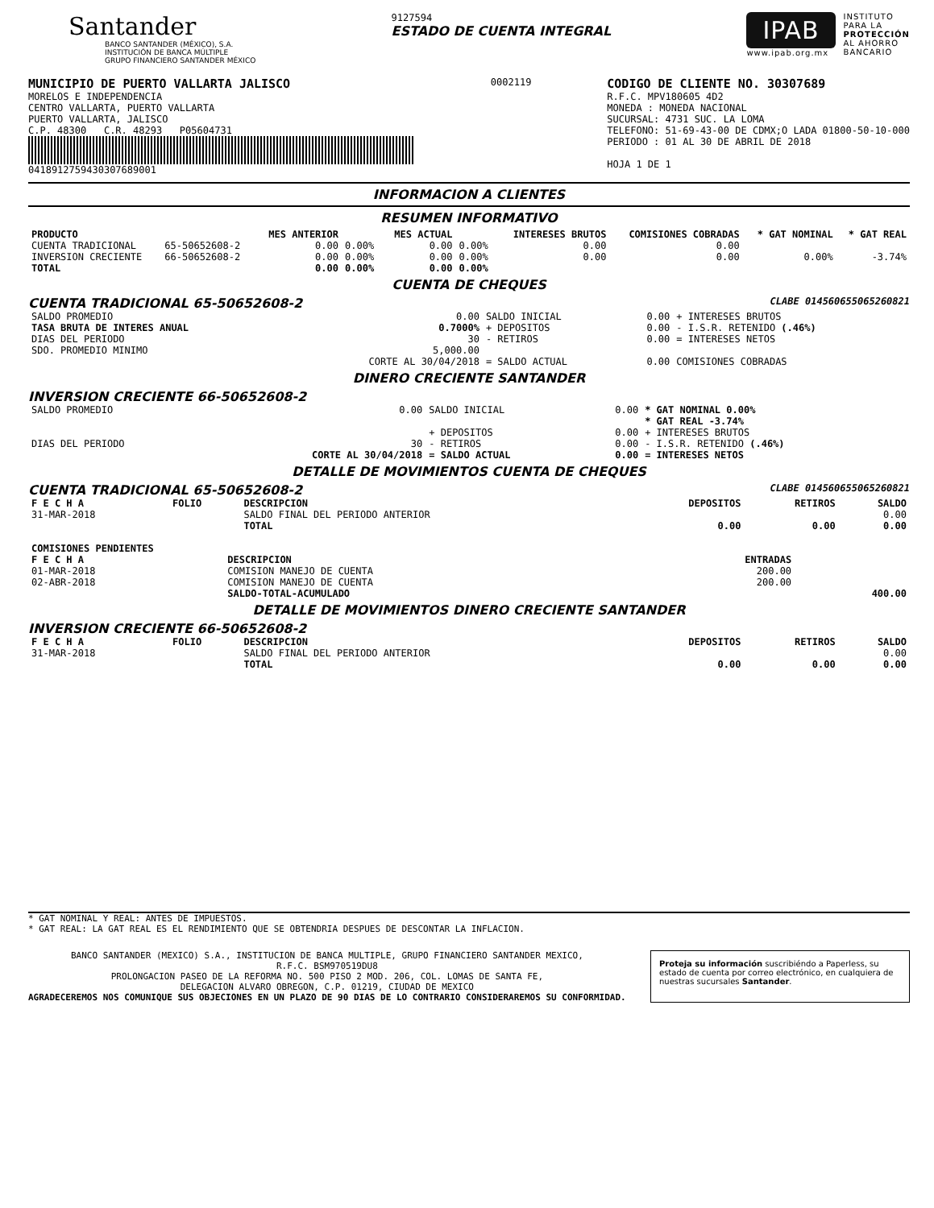Santander
BANCO SANTANDER (MÉXICO), S.A.
INSTITUCIÓN DE BANCA MÚLTIPLE
GRUPO FINANCIERO SANTANDER MÉXICO
9127594
ESTADO DE CUENTA INTEGRAL
IPAB
www.ipab.org.mx
INSTITUTO
PARA LA
PROTECCIÓN
AL AHORRO
BANCARIO
MUNICIPIO DE PUERTO VALLARTA JALISCO
MORELOS E INDEPENDENCIA
CENTRO VALLARTA, PUERTO VALLARTA
PUERTO VALLARTA, JALISCO
C.P. 48300 C.R. 48293 P05604731
04189127594303076890​01
0002119
CODIGO DE CLIENTE NO. 30307689
R.F.C. MPV180605 4D2
MONEDA : MONEDA NACIONAL
SUCURSAL: 4731 SUC. LA LOMA
TELEFONO: 51-69-43-00 DE CDMX;O LADA 01800-50-10-000
PERIODO : 01 AL 30 DE ABRIL DE 2018
HOJA 1 DE 1
INFORMACION A CLIENTES
RESUMEN INFORMATIVO
| PRODUCTO | | MES ANTERIOR | | MES ACTUAL | | INTERESES BRUTOS | COMISIONES COBRADAS | * GAT NOMINAL | * GAT REAL |
| --- | --- | --- | --- | --- | --- | --- | --- | --- | --- |
| CUENTA TRADICIONAL | 65-50652608-2 | 0.00 | 0.00% | 0.00 | 0.00% | 0.00 | 0.00 | | |
| INVERSION CRECIENTE | 66-50652608-2 | 0.00 | 0.00% | 0.00 | 0.00% | 0.00 | 0.00 | 0.00% | -3.74% |
| TOTAL | | 0.00 | 0.00% | 0.00 | 0.00% | | | | |
CUENTA DE CHEQUES
CUENTA TRADICIONAL 65-50652608-2 CLABE 014560655065260821
| SALDO PROMEDIO | 0.00 | SALDO INICIAL | 0.00 | + INTERESES BRUTOS |
| TASA BRUTA DE INTERES ANUAL | 0.7000% | + DEPOSITOS | 0.00 | - I.S.R. RETENIDO (.46%) |
| DIAS DEL PERIODO | 30 | - RETIROS | 0.00 | = INTERESES NETOS |
| SDO. PROMEDIO MINIMO | 5,000.00 | | | |
| | CORTE AL 30/04/2018 | = SALDO ACTUAL | 0.00 | COMISIONES COBRADAS |
DINERO CRECIENTE SANTANDER
INVERSION CRECIENTE 66-50652608-2
| SALDO PROMEDIO | 0.00 | SALDO INICIAL | 0.00 | * GAT NOMINAL 0.00% |
| | | | | * GAT REAL -3.74% |
| | | + DEPOSITOS | 0.00 | + INTERESES BRUTOS |
| DIAS DEL PERIODO | 30 | - RETIROS | 0.00 | - I.S.R. RETENIDO (.46%) |
| | CORTE AL 30/04/2018 | = SALDO ACTUAL | 0.00 | = INTERESES NETOS |
DETALLE DE MOVIMIENTOS CUENTA DE CHEQUES
CUENTA TRADICIONAL 65-50652608-2 CLABE 014560655065260821
| F E C H A | FOLIO | DESCRIPCION | DEPOSITOS | RETIROS | SALDO |
| --- | --- | --- | --- | --- | --- |
| 31-MAR-2018 | | SALDO FINAL DEL PERIODO ANTERIOR | | | 0.00 |
| | | TOTAL | 0.00 | 0.00 | 0.00 |
| COMISIONES PENDIENTES | | | |
| --- | --- | --- | --- |
| F E C H A | DESCRIPCION | ENTRADAS | |
| 01-MAR-2018 | COMISION MANEJO DE CUENTA | 200.00 | |
| 02-ABR-2018 | COMISION MANEJO DE CUENTA | 200.00 | |
| | SALDO-TOTAL-ACUMULADO | | 400.00 |
DETALLE DE MOVIMIENTOS DINERO CRECIENTE SANTANDER
INVERSION CRECIENTE 66-50652608-2
| F E C H A | FOLIO | DESCRIPCION | DEPOSITOS | RETIROS | SALDO |
| --- | --- | --- | --- | --- | --- |
| 31-MAR-2018 | | SALDO FINAL DEL PERIODO ANTERIOR | | | 0.00 |
| | | TOTAL | 0.00 | 0.00 | 0.00 |
* GAT NOMINAL Y REAL: ANTES DE IMPUESTOS.
* GAT REAL: LA GAT REAL ES EL RENDIMIENTO QUE SE OBTENDRIA DESPUES DE DESCONTAR LA INFLACION.
BANCO SANTANDER (MEXICO) S.A., INSTITUCION DE BANCA MULTIPLE, GRUPO FINANCIERO SANTANDER MEXICO,
R.F.C. BSM970519DU8
PROLONGACION PASEO DE LA REFORMA NO. 500 PISO 2 MOD. 206, COL. LOMAS DE SANTA FE,
DELEGACION ALVARO OBREGON, C.P. 01219, CIUDAD DE MEXICO
AGRADECEREMOS NOS COMUNIQUE SUS OBJECIONES EN UN PLAZO DE 90 DIAS DE LO CONTRARIO CONSIDERAREMOS SU CONFORMIDAD.
Proteja su información suscribiéndo a Paperless, su estado de cuenta por correo electrónico, en cualquiera de nuestras sucursales Santander.